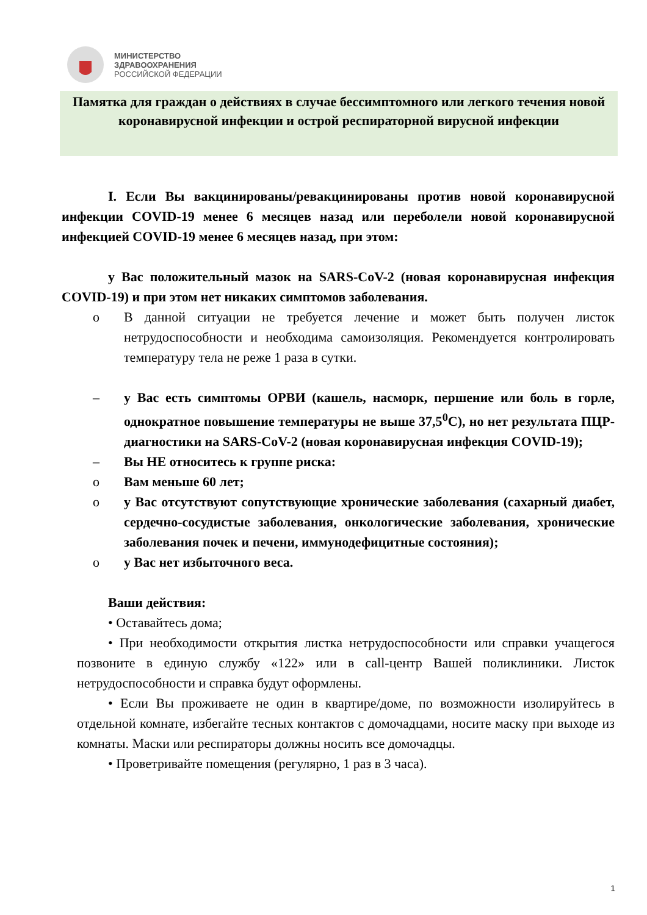МИНИСТЕРСТВО
ЗДРАВООХРАНЕНИЯ
РОССИЙСКОЙ ФЕДЕРАЦИИ
Памятка для граждан о действиях в случае бессимптомного или легкого течения новой коронавирусной инфекции и острой респираторной вирусной инфекции
I. Если Вы вакцинированы/ревакцинированы против новой коронавирусной инфекции COVID-19 менее 6 месяцев назад или переболели новой коронавирусной инфекцией COVID-19 менее 6 месяцев назад, при этом:
у Вас положительный мазок на SARS-CoV-2 (новая коронавирусная инфекция COVID-19) и при этом нет никаких симптомов заболевания.
o В данной ситуации не требуется лечение и может быть получен листок нетрудоспособности и необходима самоизоляция. Рекомендуется контролировать температуру тела не реже 1 раза в сутки.
– у Вас есть симптомы ОРВИ (кашель, насморк, першение или боль в горле, однократное повышение температуры не выше 37,5<sup>0</sup>С), но нет результата ПЦР-диагностики на SARS-CoV-2 (новая коронавирусная инфекция COVID-19);
– Вы НЕ относитесь к группе риска:
o Вам меньше 60 лет;
o у Вас отсутствуют сопутствующие хронические заболевания (сахарный диабет, сердечно-сосудистые заболевания, онкологические заболевания, хронические заболевания почек и печени, иммунодефицитные состояния);
o у Вас нет избыточного веса.
Ваши действия:
• Оставайтесь дома;
• При необходимости открытия листка нетрудоспособности или справки учащегося позвоните в единую службу «122» или в call-центр Вашей поликлиники. Листок нетрудоспособности и справка будут оформлены.
• Если Вы проживаете не один в квартире/доме, по возможности изолируйтесь в отдельной комнате, избегайте тесных контактов с домочадцами, носите маску при выходе из комнаты. Маски или респираторы должны носить все домочадцы.
• Проветривайте помещения (регулярно, 1 раз в 3 часа).
1